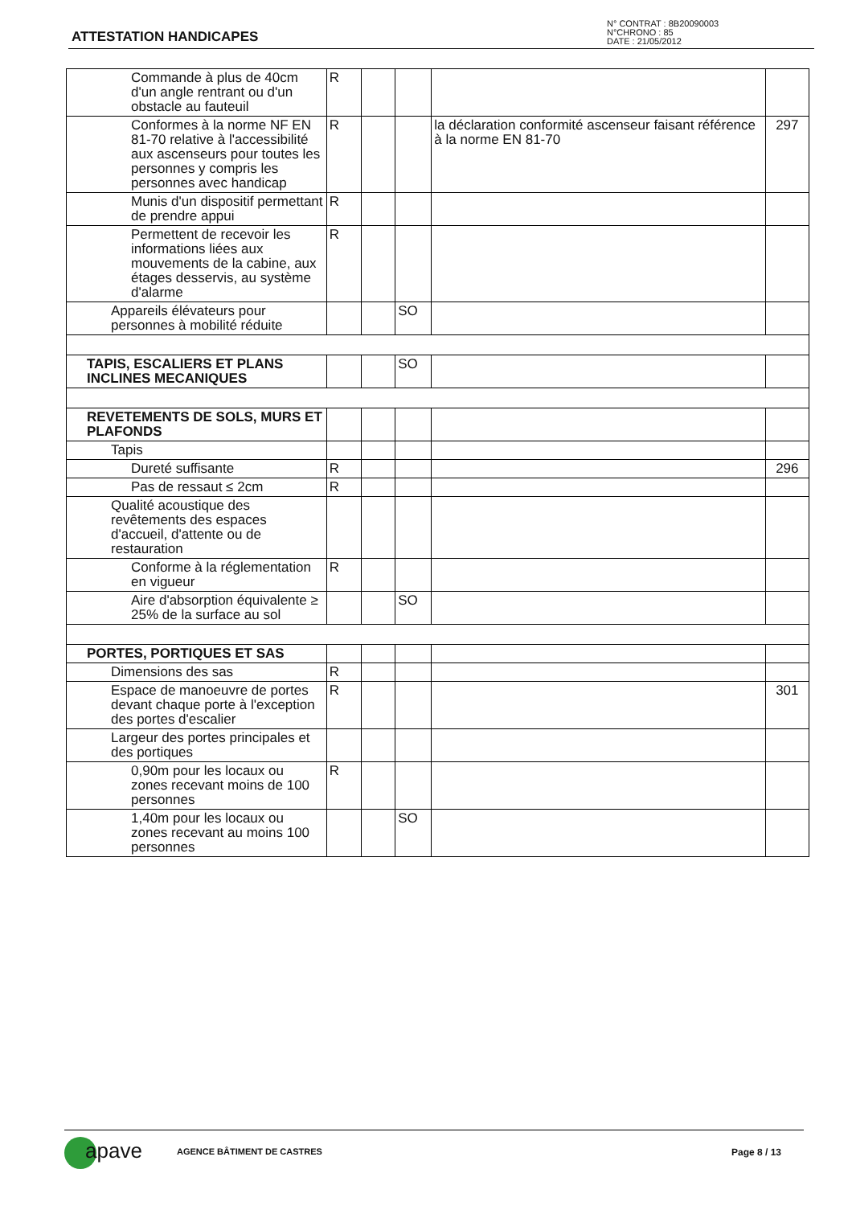ATTESTATION HANDICAPES
N° CONTRAT : 8B20090003
N°CHRONO : 85
DATE : 21/05/2012
| Commande à plus de 40cm d'un angle rentrant ou d'un obstacle au fauteuil | R | | | | |
| Conformes à la norme NF EN 81-70 relative à l'accessibilité aux ascenseurs pour toutes les personnes y compris les personnes avec handicap | R | | | la déclaration conformité ascenseur faisant référence à la norme EN 81-70 | 297 |
| Munis d'un dispositif permettant de prendre appui | R | | | | |
| Permettent de recevoir les informations liées aux mouvements de la cabine, aux étages desservis, au système d'alarme | R | | | | |
| Appareils élévateurs pour personnes à mobilité réduite | | | SO | | |
| TAPIS, ESCALIERS ET PLANS INCLINES MECANIQUES | | | SO | | |
| REVETEMENTS DE SOLS, MURS ET PLAFONDS | | | | | |
| Tapis | | | | | |
| Dureté suffisante | R | | | | 296 |
| Pas de ressaut ≤ 2cm | R | | | | |
| Qualité acoustique des revêtements des espaces d'accueil, d'attente ou de restauration | | | | | |
| Conforme à la réglementation en vigueur | R | | | | |
| Aire d'absorption équivalente ≥ 25% de la surface au sol | | | SO | | |
| PORTES, PORTIQUES ET SAS | | | | | |
| Dimensions des sas | R | | | | |
| Espace de manoeuvre de portes devant chaque porte à l'exception des portes d'escalier | R | | | | 301 |
| Largeur des portes principales et des portiques | | | | | |
| 0,90m pour les locaux ou zones recevant moins de 100 personnes | R | | | | |
| 1,40m pour les locaux ou zones recevant au moins 100 personnes | | | SO | | |
apave AGENCE BÂTIMENT DE CASTRES Page 8 / 13